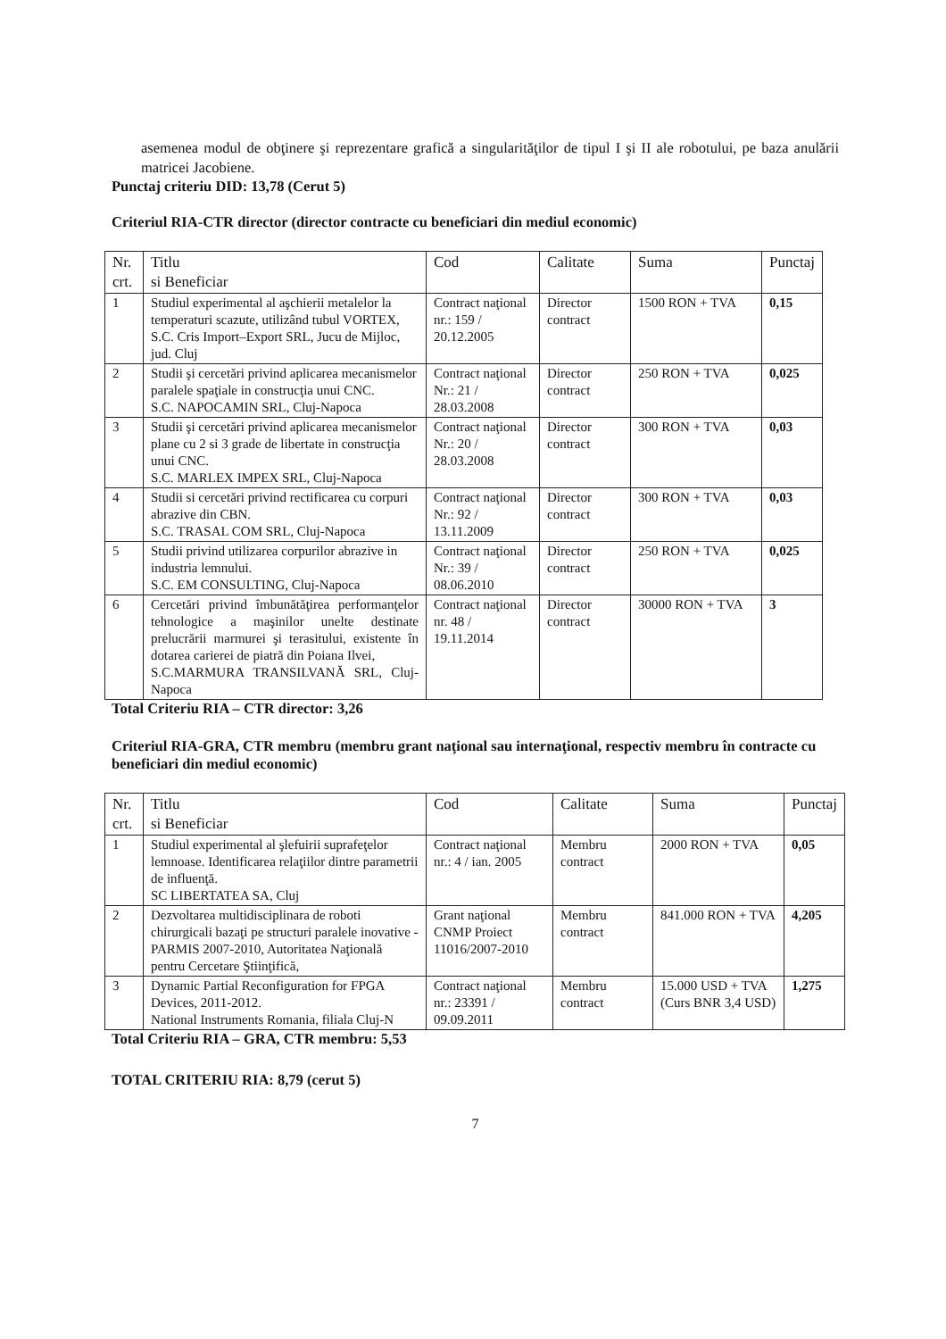asemenea modul de obţinere şi reprezentare grafică a singularităţilor de tipul I şi II ale robotului, pe baza anulării matricei Jacobiene.
Punctaj criteriu DID: 13,78 (Cerut 5)
Criteriul RIA-CTR director (director contracte cu beneficiari din mediul economic)
| Nr. crt. | Titlu si Beneficiar | Cod | Calitate | Suma | Punctaj |
| --- | --- | --- | --- | --- | --- |
| 1 | Studiul experimental al aşchierii metalelor la temperaturi scazute, utilizând tubul VORTEX, S.C. Cris Import–Export SRL, Jucu de Mijloc, jud. Cluj | Contract naţional nr.: 159 / 20.12.2005 | Director contract | 1500 RON + TVA | 0,15 |
| 2 | Studii şi cercetări privind aplicarea mecanismelor paralele spaţiale in construcţia unui CNC. S.C. NAPOCAMIN SRL, Cluj-Napoca | Contract naţional Nr.: 21 / 28.03.2008 | Director contract | 250 RON + TVA | 0,025 |
| 3 | Studii şi cercetări privind aplicarea mecanismelor plane cu 2 si 3 grade de libertate in construcţia unui CNC. S.C. MARLEX IMPEX SRL, Cluj-Napoca | Contract naţional Nr.: 20 / 28.03.2008 | Director contract | 300 RON + TVA | 0,03 |
| 4 | Studii si cercetări privind rectificarea cu corpuri abrazive din CBN. S.C. TRASAL COM SRL, Cluj-Napoca | Contract naţional Nr.: 92 / 13.11.2009 | Director contract | 300 RON + TVA | 0,03 |
| 5 | Studii privind utilizarea corpurilor abrazive in industria lemnului. S.C. EM CONSULTING, Cluj-Napoca | Contract naţional Nr.: 39 / 08.06.2010 | Director contract | 250 RON + TVA | 0,025 |
| 6 | Cercetări privind îmbunătăţirea performanţelor tehnologice a maşinilor unelte destinate prelucrării marmurei şi terasitului, existente în dotarea carierei de piatră din Poiana Ilvei, S.C.MARMURA TRANSILVANĂ SRL, Cluj-Napoca | Contract naţional nr. 48 / 19.11.2014 | Director contract | 30000 RON + TVA | 3 |
Total Criteriu RIA – CTR director: 3,26
Criteriul RIA-GRA, CTR membru (membru grant naţional sau internaţional, respectiv membru în contracte cu beneficiari din mediul economic)
| Nr. crt. | Titlu si Beneficiar | Cod | Calitate | Suma | Punctaj |
| --- | --- | --- | --- | --- | --- |
| 1 | Studiul experimental al şlefuirii suprafeţelor lemnoase. Identificarea relaţiilor dintre parametrii de influenţă. SC LIBERTATEA SA, Cluj | Contract naţional nr.: 4 / ian. 2005 | Membru contract | 2000 RON + TVA | 0,05 |
| 2 | Dezvoltarea multidisciplinara de roboti chirurgicali bazaţi pe structuri paralele inovative - PARMIS 2007-2010, Autoritatea Naţională pentru Cercetare Ştiinţifică, | Grant naţional CNMP Proiect 11016/2007-2010 | Membru contract | 841.000 RON + TVA | 4,205 |
| 3 | Dynamic Partial Reconfiguration for FPGA Devices, 2011-2012. National Instruments Romania, filiala Cluj-N | Contract naţional nr.: 23391 / 09.09.2011 | Membru contract | 15.000 USD + TVA (Curs BNR 3,4 USD) | 1,275 |
Total Criteriu RIA – GRA, CTR membru: 5,53
TOTAL CRITERIU RIA: 8,79 (cerut 5)
7